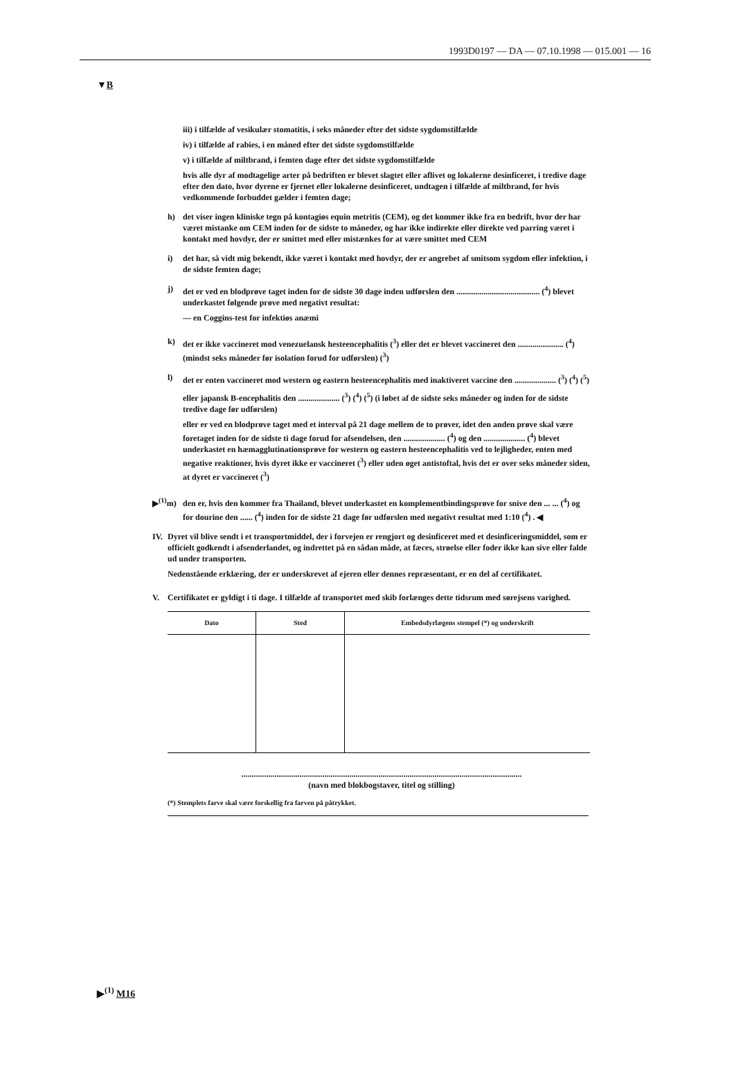1993D0197 — DA — 07.10.1998 — 015.001 — 16
▼B
iii) i tilfælde af vesikulær stomatitis, i seks måneder efter det sidste sygdomstilfælde
iv) i tilfælde af rabies, i en måned efter det sidste sygdomstilfælde
v) i tilfælde af miltbrand, i femten dage efter det sidste sygdomstilfælde
hvis alle dyr af modtagelige arter på bedriften er blevet slagtet eller aflivet og lokalerne desinficeret, i tredive dage efter den dato, hvor dyrene er fjernet eller lokalerne desinficeret, undtagen i tilfælde af miltbrand, for hvis vedkommende forbuddet gælder i femten dage;
h) det viser ingen kliniske tegn på kontagiøs equin metritis (CEM), og det kommer ikke fra en bedrift, hvor der har været mistanke om CEM inden for de sidste to måneder, og har ikke indirekte eller direkte ved parring været i kontakt med hovdyr, der er smittet med eller mistænkes for at være smittet med CEM
i) det har, så vidt mig bekendt, ikke været i kontakt med hovdyr, der er angrebet af smitsom sygdom eller infektion, i de sidste femten dage;
j) det er ved en blodprøve taget inden for de sidste 30 dage inden udførslen den ........................................ (<sup>4</sup>) blevet underkastet følgende prøve med negativt resultat:
— en Coggins-test for infektiøs anæmi
k) det er ikke vaccineret mod venezuelansk hesteencephalitis (<sup>3</sup>) eller det er blevet vaccineret den ...................... (<sup>4</sup>) (mindst seks måneder før isolation forud for udførslen) (<sup>3</sup>)
l) det er enten vaccineret mod western og eastern hesteencephalitis med inaktiveret vaccine den .................... (<sup>3</sup>) (<sup>4</sup>) (<sup>5</sup>)
eller japansk B-encephalitis den .................... (<sup>3</sup>) (<sup>4</sup>) (<sup>5</sup>) (i løbet af de sidste seks måneder og inden for de sidste tredive dage før udførslen)
eller er ved en blodprøve taget med et interval på 21 dage mellem de to prøver, idet den anden prøve skal være foretaget inden for de sidste ti dage forud for afsendelsen, den .................... (<sup>4</sup>) og den .................... (<sup>4</sup>) blevet underkastet en hæmagglutinationsprøve for western og eastern hesteencephalitis ved to lejligheder, enten med negative reaktioner, hvis dyret ikke er vaccineret (<sup>3</sup>) eller uden øget antistoftal, hvis det er over seks måneder siden, at dyret er vaccineret (<sup>3</sup>)
▶<sup>(1)</sup>m) den er, hvis den kommer fra Thailand, blevet underkastet en komplementbindingsprøve for snive den ... ... (<sup>4</sup>) og for dourine den ...... (<sup>4</sup>) inden for de sidste 21 dage før udførslen med negativt resultat med 1:10 (<sup>4</sup>) . ◀
IV. Dyret vil blive sendt i et transportmiddel, der i forvejen er rengjort og desinficeret med et desinficeringsmiddel, som er officielt godkendt i afsenderlandet, og indrettet på en sådan måde, at fæces, strøelse eller foder ikke kan sive eller falde ud under transporten.
Nedenstående erklæring, der er underskrevet af ejeren eller dennes repræsentant, er en del af certifikatet.
V. Certifikatet er gyldigt i ti dage. I tilfælde af transportet med skib forlænges dette tidsrum med sørejsens varighed.
| Dato | Sted | Embedsdyrlægens stempel (*) og underskrift |
| --- | --- | --- |
.......................................................................................................................................
(navn med blokbogstaver, titel og stilling)
(*) Stemplets farve skal være forskellig fra farven på påtrykket.
▶<sup>(1)</sup> M16